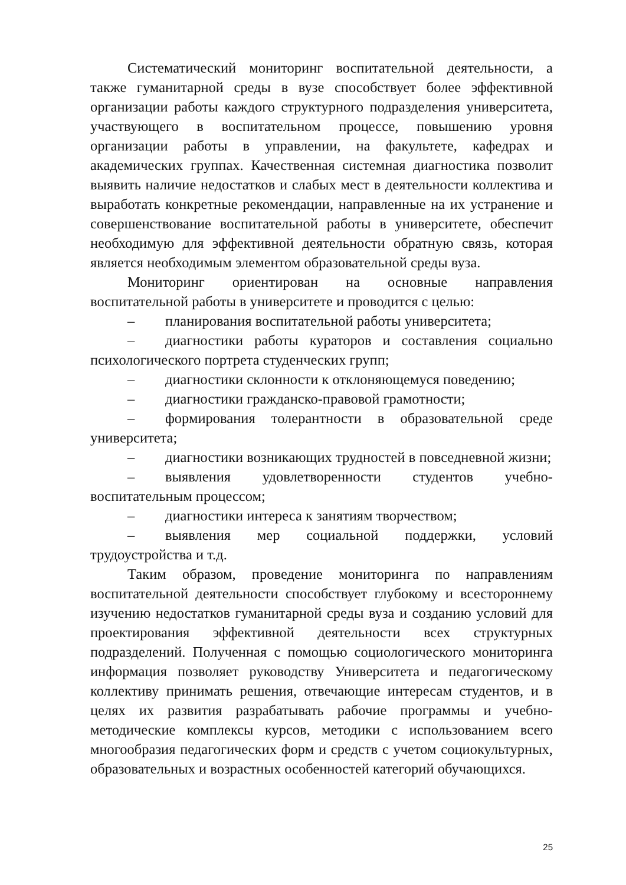Систематический мониторинг воспитательной деятельности, а также гуманитарной среды в вузе способствует более эффективной организации работы каждого структурного подразделения университета, участвующего в воспитательном процессе, повышению уровня организации работы в управлении, на факультете, кафедрах и академических группах. Качественная системная диагностика позволит выявить наличие недостатков и слабых мест в деятельности коллектива и выработать конкретные рекомендации, направленные на их устранение и совершенствование воспитательной работы в университете, обеспечит необходимую для эффективной деятельности обратную связь, которая является необходимым элементом образовательной среды вуза.
Мониторинг ориентирован на основные направления воспитательной работы в университете и проводится с целью:
– планирования воспитательной работы университета;
– диагностики работы кураторов и составления социально психологического портрета студенческих групп;
– диагностики склонности к отклоняющемуся поведению;
– диагностики гражданско-правовой грамотности;
– формирования толерантности в образовательной среде университета;
– диагностики возникающих трудностей в повседневной жизни;
– выявления удовлетворенности студентов учебно-воспитательным процессом;
– диагностики интереса к занятиям творчеством;
– выявления мер социальной поддержки, условий трудоустройства и т.д.
Таким образом, проведение мониторинга по направлениям воспитательной деятельности способствует глубокому и всестороннему изучению недостатков гуманитарной среды вуза и созданию условий для проектирования эффективной деятельности всех структурных подразделений. Полученная с помощью социологического мониторинга информация позволяет руководству Университета и педагогическому коллективу принимать решения, отвечающие интересам студентов, и в целях их развития разрабатывать рабочие программы и учебно-методические комплексы курсов, методики с использованием всего многообразия педагогических форм и средств с учетом социокультурных, образовательных и возрастных особенностей категорий обучающихся.
25